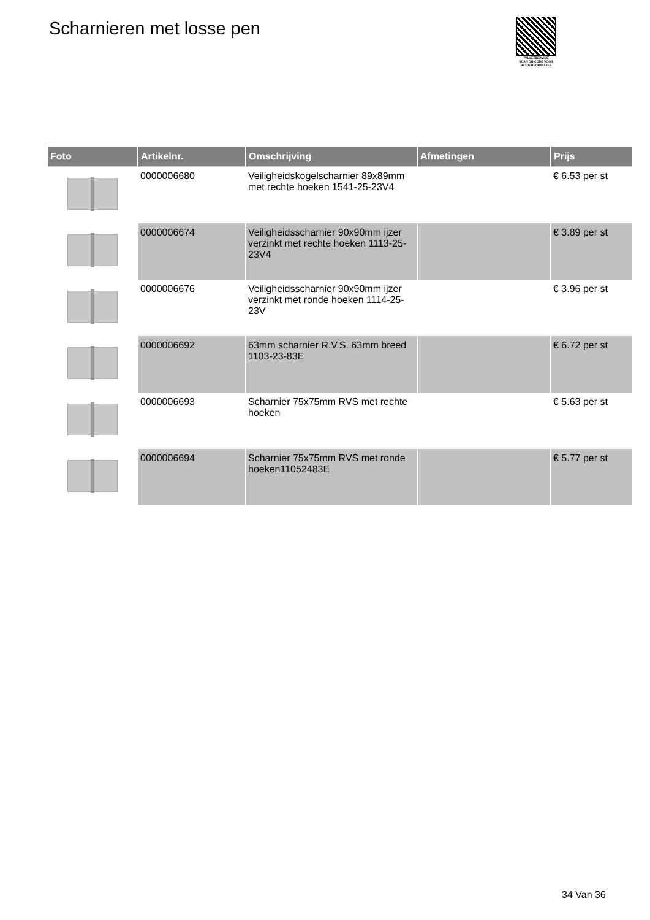Scharnieren met losse pen
PALLETSERVICE
SCAN QR-CODE VOOR RETOURFORMULIER
| Foto | Artikelnr. | Omschrijving | Afmetingen | Prijs |
| --- | --- | --- | --- | --- |
| | 0000006680 | Veiligheidskogelscharnier 89x89mm met rechte hoeken 1541-25-23V4 | | € 6.53 per st |
| | 0000006674 | Veiligheidsscharnier 90x90mm ijzer verzinkt met rechte hoeken 1113-25-23V4 | | € 3.89 per st |
| | 0000006676 | Veiligheidsscharnier 90x90mm ijzer verzinkt met ronde hoeken 1114-25-23V | | € 3.96 per st |
| | 0000006692 | 63mm scharnier R.V.S. 63mm breed 1103-23-83E | | € 6.72 per st |
| | 0000006693 | Scharnier 75x75mm RVS met rechte hoeken | | € 5.63 per st |
| | 0000006694 | Scharnier 75x75mm RVS met ronde hoeken11052483E | | € 5.77 per st |
34 Van 36